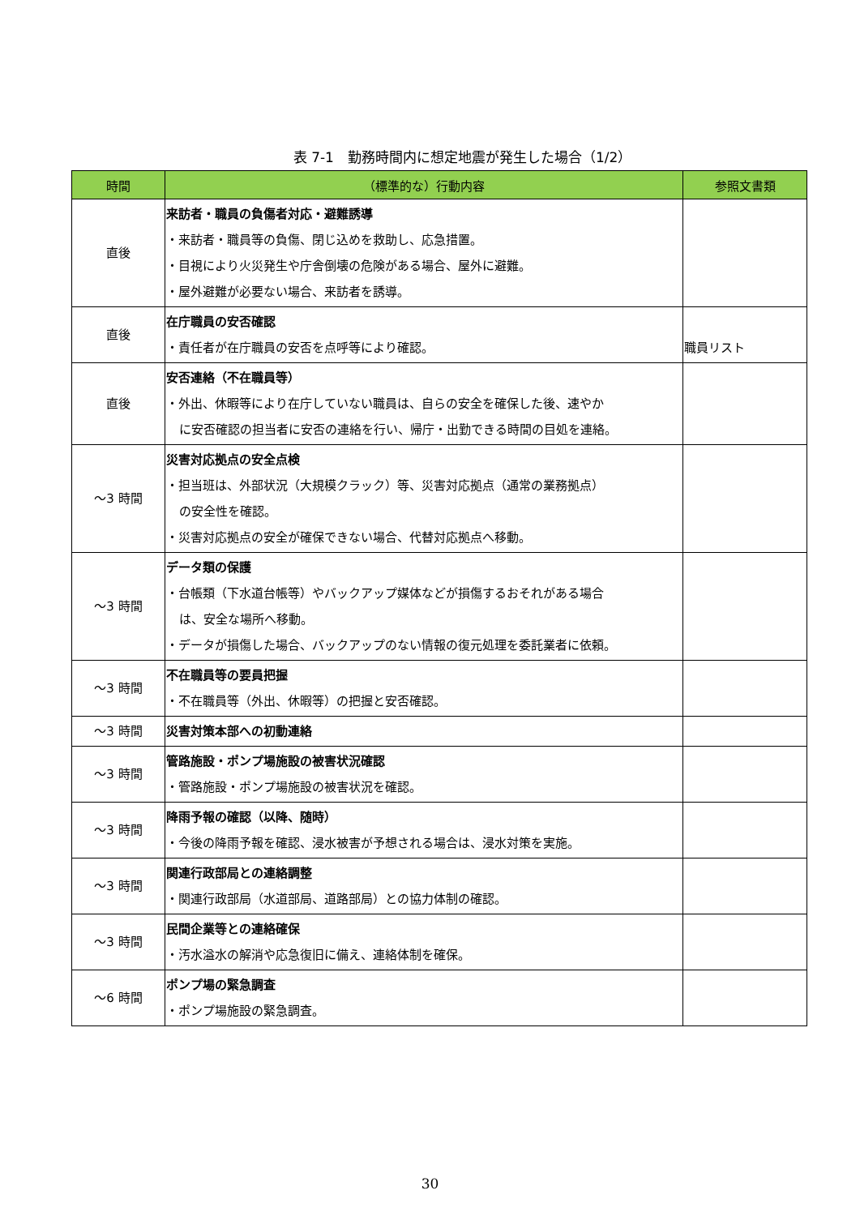表 7-1　勤務時間内に想定地震が発生した場合（1/2）
| 時間 | （標準的な）行動内容 | 参照文書類 |
| --- | --- | --- |
| 直後 | 来訪者・職員の負傷者対応・避難誘導 ・来訪者・職員等の負傷、閉じ込めを救助し、応急措置。 ・目視により火災発生や庁舎倒壊の危険がある場合、屋外に避難。 ・屋外避難が必要ない場合、来訪者を誘導。 | |
| 直後 | 在庁職員の安否確認 ・責任者が在庁職員の安否を点呼等により確認。 | 職員リスト |
| 直後 | 安否連絡（不在職員等） ・外出、休暇等により在庁していない職員は、自らの安全を確保した後、速やか に安否確認の担当者に安否の連絡を行い、帰庁・出勤できる時間の目処を連絡。 | |
| ～3 時間 | 災害対応拠点の安全点検 ・担当班は、外部状況（大規模クラック）等、災害対応拠点（通常の業務拠点） の安全性を確認。 ・災害対応拠点の安全が確保できない場合、代替対応拠点へ移動。 | |
| ～3 時間 | データ類の保護 ・台帳類（下水道台帳等）やバックアップ媒体などが損傷するおそれがある場合 は、安全な場所へ移動。 ・データが損傷した場合、バックアップのない情報の復元処理を委託業者に依頼。 | |
| ～3 時間 | 不在職員等の要員把握 ・不在職員等（外出、休暇等）の把握と安否確認。 | |
| ～3 時間 | 災害対策本部への初動連絡 | |
| ～3 時間 | 管路施設・ポンプ場施設の被害状況確認 ・管路施設・ポンプ場施設の被害状況を確認。 | |
| ～3 時間 | 降雨予報の確認（以降、随時） ・今後の降雨予報を確認、浸水被害が予想される場合は、浸水対策を実施。 | |
| ～3 時間 | 関連行政部局との連絡調整 ・関連行政部局（水道部局、道路部局）との協力体制の確認。 | |
| ～3 時間 | 民間企業等との連絡確保 ・汚水溢水の解消や応急復旧に備え、連絡体制を確保。 | |
| ～6 時間 | ポンプ場の緊急調査 ・ポンプ場施設の緊急調査。 | |
30